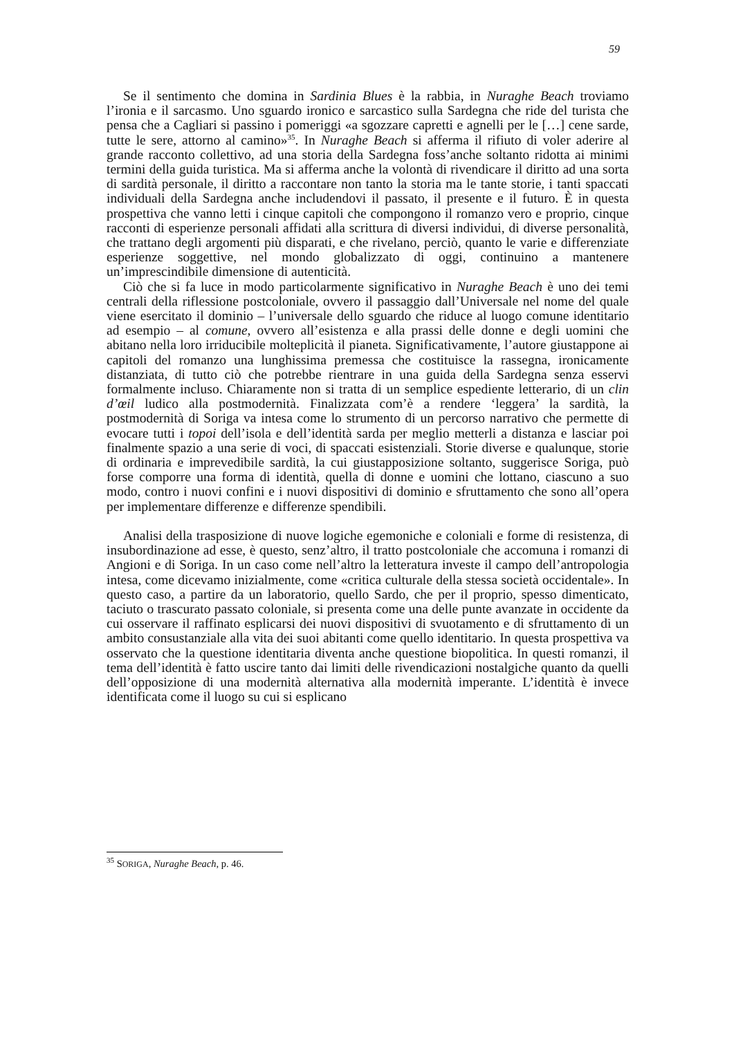59
Se il sentimento che domina in Sardinia Blues è la rabbia, in Nuraghe Beach troviamo l’ironia e il sarcasmo. Uno sguardo ironico e sarcastico sulla Sardegna che ride del turista che pensa che a Cagliari si passino i pomeriggi «a sgozzare capretti e agnelli per le […] cene sarde, tutte le sere, attorno al camino»<sup>35</sup>. In Nuraghe Beach si afferma il rifiuto di voler aderire al grande racconto collettivo, ad una storia della Sardegna foss’anche soltanto ridotta ai minimi termini della guida turistica. Ma si afferma anche la volontà di rivendicare il diritto ad una sorta di sardità personale, il diritto a raccontare non tanto la storia ma le tante storie, i tanti spaccati individuali della Sardegna anche includendovi il passato, il presente e il futuro. È in questa prospettiva che vanno letti i cinque capitoli che compongono il romanzo vero e proprio, cinque racconti di esperienze personali affidati alla scrittura di diversi individui, di diverse personalità, che trattano degli argomenti più disparati, e che rivelano, perciò, quanto le varie e differenziate esperienze soggettive, nel mondo globalizzato di oggi, continuino a mantenere un’imprescindibile dimensione di autenticità.
Ciò che si fa luce in modo particolarmente significativo in Nuraghe Beach è uno dei temi centrali della riflessione postcoloniale, ovvero il passaggio dall’Universale nel nome del quale viene esercitato il dominio – l’universale dello sguardo che riduce al luogo comune identitario ad esempio – al comune, ovvero all’esistenza e alla prassi delle donne e degli uomini che abitano nella loro irriducibile molteplicità il pianeta. Significativamente, l’autore giustappone ai capitoli del romanzo una lunghissima premessa che costituisce la rassegna, ironicamente distanziata, di tutto ciò che potrebbe rientrare in una guida della Sardegna senza esservi formalmente incluso. Chiaramente non si tratta di un semplice espediente letterario, di un clin d’œil ludico alla postmodernità. Finalizzata com’è a rendere ‘leggera’ la sardità, la postmodernità di Soriga va intesa come lo strumento di un percorso narrativo che permette di evocare tutti i topoi dell’isola e dell’identità sarda per meglio metterli a distanza e lasciar poi finalmente spazio a una serie di voci, di spaccati esistenziali. Storie diverse e qualunque, storie di ordinaria e imprevedibile sardità, la cui giustapposizione soltanto, suggerisce Soriga, può forse comporre una forma di identità, quella di donne e uomini che lottano, ciascuno a suo modo, contro i nuovi confini e i nuovi dispositivi di dominio e sfruttamento che sono all’opera per implementare differenze e differenze spendibili.
Analisi della trasposizione di nuove logiche egemoniche e coloniali e forme di resistenza, di insubordinazione ad esse, è questo, senz’altro, il tratto postcoloniale che accomuna i romanzi di Angioni e di Soriga. In un caso come nell’altro la letteratura investe il campo dell’antropologia intesa, come dicevamo inizialmente, come «critica culturale della stessa società occidentale». In questo caso, a partire da un laboratorio, quello Sardo, che per il proprio, spesso dimenticato, taciuto o trascurato passato coloniale, si presenta come una delle punte avanzate in occidente da cui osservare il raffinato esplicarsi dei nuovi dispositivi di svuotamento e di sfruttamento di un ambito consustanziale alla vita dei suoi abitanti come quello identitario. In questa prospettiva va osservato che la questione identitaria diventa anche questione biopolitica. In questi romanzi, il tema dell’identità è fatto uscire tanto dai limiti delle rivendicazioni nostalgiche quanto da quelli dell’opposizione di una modernità alternativa alla modernità imperante. L’identità è invece identificata come il luogo su cui si esplicano
<sup>35</sup> SORIGA, Nuraghe Beach, p. 46.